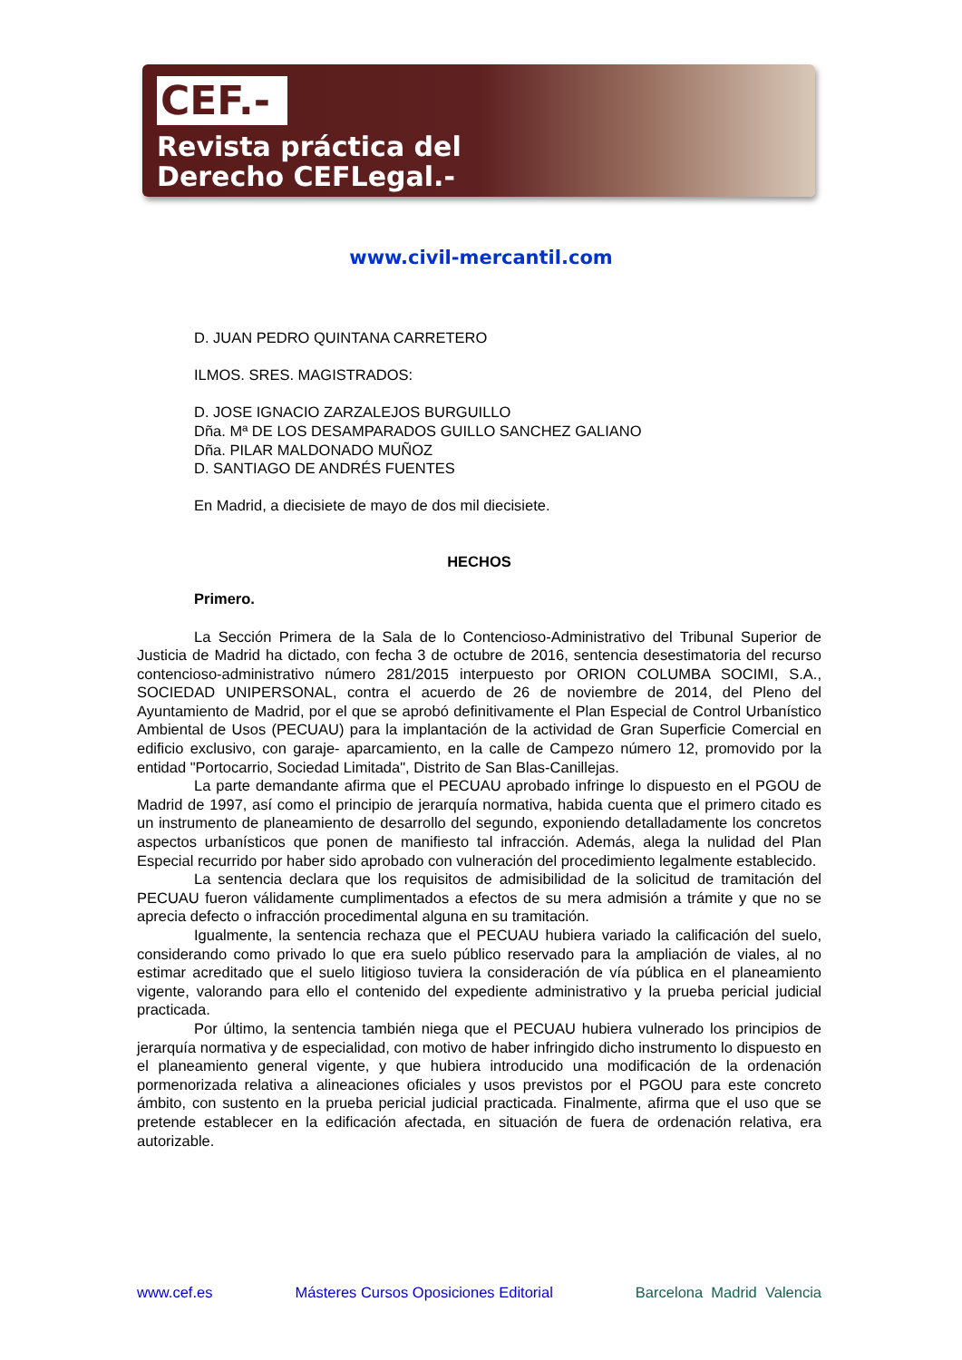CEF.-
Revista práctica del
Derecho CEFLegal.-
www.civil-mercantil.com
D. JUAN PEDRO QUINTANA CARRETERO
ILMOS. SRES. MAGISTRADOS:
D. JOSE IGNACIO ZARZALEJOS BURGUILLO
Dña. Mª DE LOS DESAMPARADOS GUILLO SANCHEZ GALIANO
Dña. PILAR MALDONADO MUÑOZ
D. SANTIAGO DE ANDRÉS FUENTES
En Madrid, a diecisiete de mayo de dos mil diecisiete.
HECHOS
Primero.
La Sección Primera de la Sala de lo Contencioso-Administrativo del Tribunal Superior de Justicia de Madrid ha dictado, con fecha 3 de octubre de 2016, sentencia desestimatoria del recurso contencioso-administrativo número 281/2015 interpuesto por ORION COLUMBA SOCIMI, S.A., SOCIEDAD UNIPERSONAL, contra el acuerdo de 26 de noviembre de 2014, del Pleno del Ayuntamiento de Madrid, por el que se aprobó definitivamente el Plan Especial de Control Urbanístico Ambiental de Usos (PECUAU) para la implantación de la actividad de Gran Superficie Comercial en edificio exclusivo, con garaje- aparcamiento, en la calle de Campezo número 12, promovido por la entidad "Portocarrio, Sociedad Limitada", Distrito de San Blas-Canillejas.
La parte demandante afirma que el PECUAU aprobado infringe lo dispuesto en el PGOU de Madrid de 1997, así como el principio de jerarquía normativa, habida cuenta que el primero citado es un instrumento de planeamiento de desarrollo del segundo, exponiendo detalladamente los concretos aspectos urbanísticos que ponen de manifiesto tal infracción. Además, alega la nulidad del Plan Especial recurrido por haber sido aprobado con vulneración del procedimiento legalmente establecido.
La sentencia declara que los requisitos de admisibilidad de la solicitud de tramitación del PECUAU fueron válidamente cumplimentados a efectos de su mera admisión a trámite y que no se aprecia defecto o infracción procedimental alguna en su tramitación.
Igualmente, la sentencia rechaza que el PECUAU hubiera variado la calificación del suelo, considerando como privado lo que era suelo público reservado para la ampliación de viales, al no estimar acreditado que el suelo litigioso tuviera la consideración de vía pública en el planeamiento vigente, valorando para ello el contenido del expediente administrativo y la prueba pericial judicial practicada.
Por último, la sentencia también niega que el PECUAU hubiera vulnerado los principios de jerarquía normativa y de especialidad, con motivo de haber infringido dicho instrumento lo dispuesto en el planeamiento general vigente, y que hubiera introducido una modificación de la ordenación pormenorizada relativa a alineaciones oficiales y usos previstos por el PGOU para este concreto ámbito, con sustento en la prueba pericial judicial practicada. Finalmente, afirma que el uso que se pretende establecer en la edificación afectada, en situación de fuera de ordenación relativa, era autorizable.
www.cef.es Másteres Cursos Oposiciones Editorial Barcelona Madrid Valencia